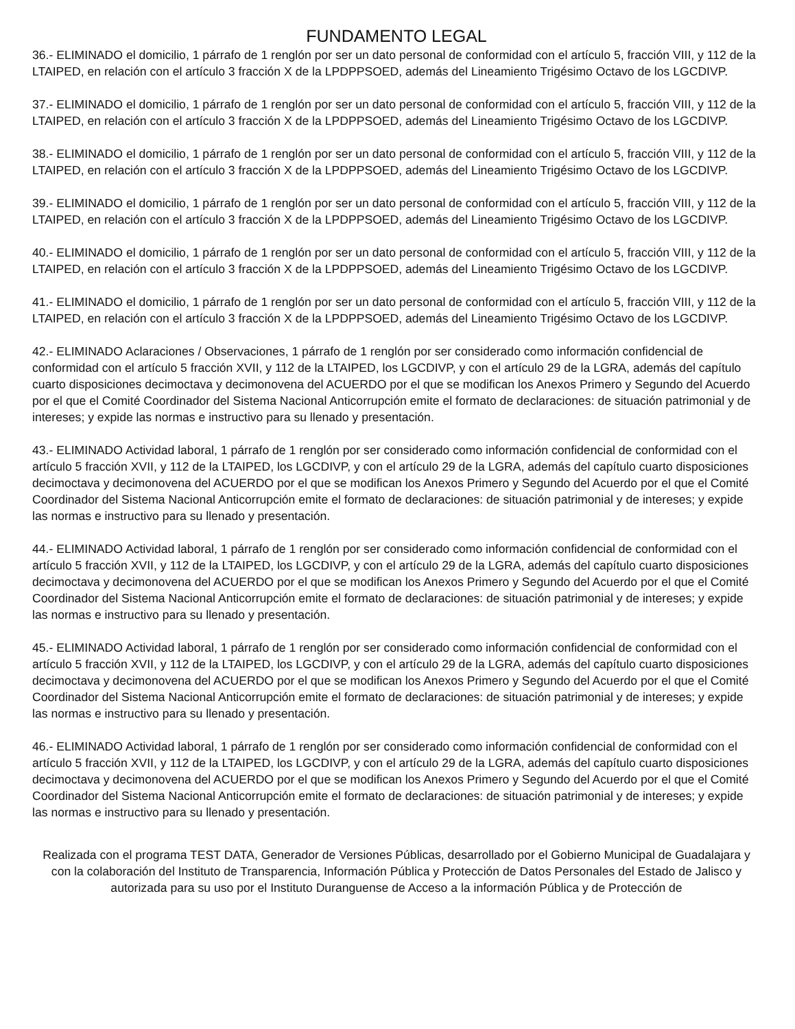FUNDAMENTO LEGAL
36.- ELIMINADO el domicilio, 1 párrafo de 1 renglón por ser un dato personal de conformidad con el artículo 5, fracción VIII, y 112 de la LTAIPED, en relación con el artículo 3 fracción X de la LPDPPSOED, además del Lineamiento Trigésimo Octavo de los LGCDIVP.
37.- ELIMINADO el domicilio, 1 párrafo de 1 renglón por ser un dato personal de conformidad con el artículo 5, fracción VIII, y 112 de la LTAIPED, en relación con el artículo 3 fracción X de la LPDPPSOED, además del Lineamiento Trigésimo Octavo de los LGCDIVP.
38.- ELIMINADO el domicilio, 1 párrafo de 1 renglón por ser un dato personal de conformidad con el artículo 5, fracción VIII, y 112 de la LTAIPED, en relación con el artículo 3 fracción X de la LPDPPSOED, además del Lineamiento Trigésimo Octavo de los LGCDIVP.
39.- ELIMINADO el domicilio, 1 párrafo de 1 renglón por ser un dato personal de conformidad con el artículo 5, fracción VIII, y 112 de la LTAIPED, en relación con el artículo 3 fracción X de la LPDPPSOED, además del Lineamiento Trigésimo Octavo de los LGCDIVP.
40.- ELIMINADO el domicilio, 1 párrafo de 1 renglón por ser un dato personal de conformidad con el artículo 5, fracción VIII, y 112 de la LTAIPED, en relación con el artículo 3 fracción X de la LPDPPSOED, además del Lineamiento Trigésimo Octavo de los LGCDIVP.
41.- ELIMINADO el domicilio, 1 párrafo de 1 renglón por ser un dato personal de conformidad con el artículo 5, fracción VIII, y 112 de la LTAIPED, en relación con el artículo 3 fracción X de la LPDPPSOED, además del Lineamiento Trigésimo Octavo de los LGCDIVP.
42.- ELIMINADO Aclaraciones / Observaciones, 1 párrafo de 1 renglón por ser considerado como información confidencial de conformidad con el artículo 5 fracción XVII, y 112 de la LTAIPED, los LGCDIVP, y con el artículo 29 de la LGRA, además del capítulo cuarto disposiciones decimoctava y decimonovena del ACUERDO por el que se modifican los Anexos Primero y Segundo del Acuerdo por el que el Comité Coordinador del Sistema Nacional Anticorrupción emite el formato de declaraciones: de situación patrimonial y de intereses; y expide las normas e instructivo para su llenado y presentación.
43.- ELIMINADO Actividad laboral, 1 párrafo de 1 renglón por ser considerado como información confidencial de conformidad con el artículo 5 fracción XVII, y 112 de la LTAIPED, los LGCDIVP, y con el artículo 29 de la LGRA, además del capítulo cuarto disposiciones decimoctava y decimonovena del ACUERDO por el que se modifican los Anexos Primero y Segundo del Acuerdo por el que el Comité Coordinador del Sistema Nacional Anticorrupción emite el formato de declaraciones: de situación patrimonial y de intereses; y expide las normas e instructivo para su llenado y presentación.
44.- ELIMINADO Actividad laboral, 1 párrafo de 1 renglón por ser considerado como información confidencial de conformidad con el artículo 5 fracción XVII, y 112 de la LTAIPED, los LGCDIVP, y con el artículo 29 de la LGRA, además del capítulo cuarto disposiciones decimoctava y decimonovena del ACUERDO por el que se modifican los Anexos Primero y Segundo del Acuerdo por el que el Comité Coordinador del Sistema Nacional Anticorrupción emite el formato de declaraciones: de situación patrimonial y de intereses; y expide las normas e instructivo para su llenado y presentación.
45.- ELIMINADO Actividad laboral, 1 párrafo de 1 renglón por ser considerado como información confidencial de conformidad con el artículo 5 fracción XVII, y 112 de la LTAIPED, los LGCDIVP, y con el artículo 29 de la LGRA, además del capítulo cuarto disposiciones decimoctava y decimonovena del ACUERDO por el que se modifican los Anexos Primero y Segundo del Acuerdo por el que el Comité Coordinador del Sistema Nacional Anticorrupción emite el formato de declaraciones: de situación patrimonial y de intereses; y expide las normas e instructivo para su llenado y presentación.
46.- ELIMINADO Actividad laboral, 1 párrafo de 1 renglón por ser considerado como información confidencial de conformidad con el artículo 5 fracción XVII, y 112 de la LTAIPED, los LGCDIVP, y con el artículo 29 de la LGRA, además del capítulo cuarto disposiciones decimoctava y decimonovena del ACUERDO por el que se modifican los Anexos Primero y Segundo del Acuerdo por el que el Comité Coordinador del Sistema Nacional Anticorrupción emite el formato de declaraciones: de situación patrimonial y de intereses; y expide las normas e instructivo para su llenado y presentación.
Realizada con el programa TEST DATA, Generador de Versiones Públicas, desarrollado por el Gobierno Municipal de Guadalajara y con la colaboración del Instituto de Transparencia, Información Pública y Protección de Datos Personales del Estado de Jalisco y autorizada para su uso por el Instituto Duranguense de Acceso a la información Pública y de Protección de